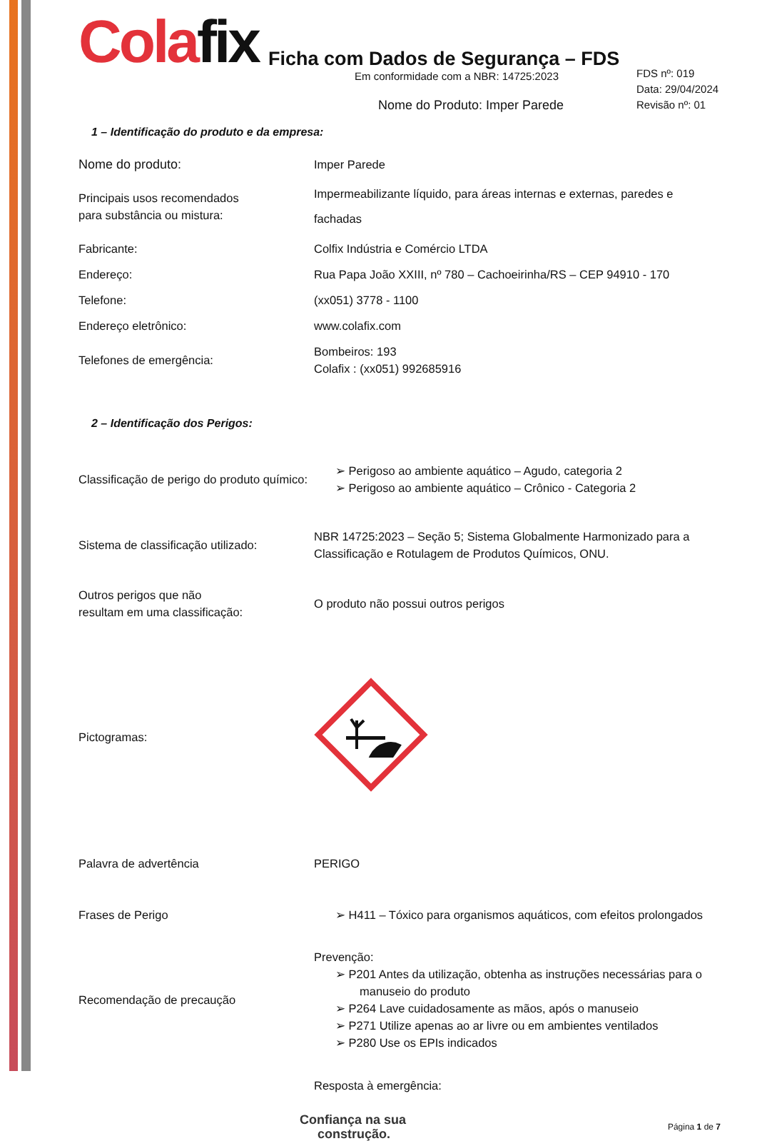Colafix
Ficha com Dados de Segurança – FDS
Em conformidade com a NBR: 14725:2023
FDS nº: 019
Data: 29/04/2024
Revisão nº: 01
Nome do Produto: Imper Parede
1 – Identificação do produto e da empresa:
| Nome do produto: | Imper Parede |
| Principais usos recomendados para substância ou mistura: | Impermeabilizante líquido, para áreas internas e externas, paredes e fachadas |
| Fabricante: | Colfix Indústria e Comércio LTDA |
| Endereço: | Rua Papa João XXIII, nº 780 – Cachoeirinha/RS – CEP 94910 - 170 |
| Telefone: | (xx051) 3778 - 1100 |
| Endereço eletrônico: | www.colafix.com |
| Telefones de emergência: | Bombeiros: 193 Colafix : (xx051) 992685916 |
2 – Identificação dos Perigos:
| Classificação de perigo do produto químico: | ➢ Perigoso ao ambiente aquático – Agudo, categoria 2 ➢ Perigoso ao ambiente aquático – Crônico - Categoria 2 |
| Sistema de classificação utilizado: | NBR 14725:2023 – Seção 5; Sistema Globalmente Harmonizado para a Classificação e Rotulagem de Produtos Químicos, ONU. |
| Outros perigos que não resultam em uma classificação: | O produto não possui outros perigos |
| Pictogramas: | |
| Palavra de advertência | PERIGO |
| Frases de Perigo | ➢ H411 – Tóxico para organismos aquáticos, com efeitos prolongados |
| Recomendação de precaução | Prevenção: ➢ P201 Antes da utilização, obtenha as instruções necessárias para o manuseio do produto ➢ P264 Lave cuidadosamente as mãos, após o manuseio ➢ P271 Utilize apenas ao ar livre ou em ambientes ventilados ➢ P280 Use os EPIs indicados |
| | Resposta à emergência: |
Confiança na sua
construção.
Página 1 de 7